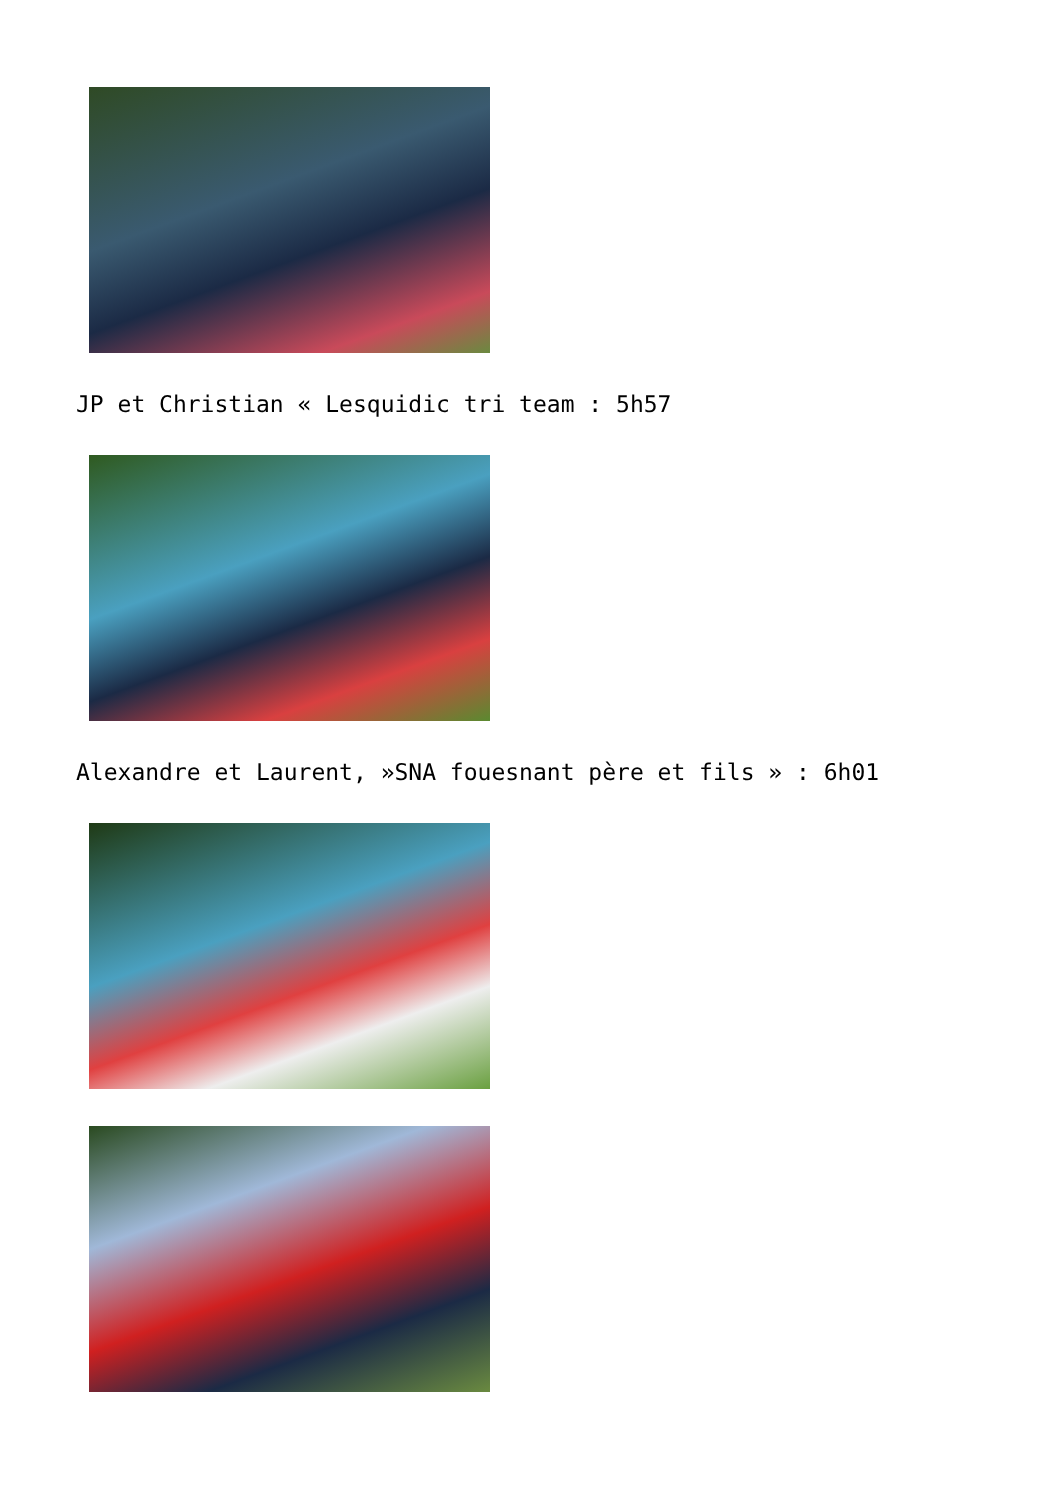JP et Christian « Lesquidic tri team : 5h57
Alexandre et Laurent, »SNA fouesnant père et fils » : 6h01